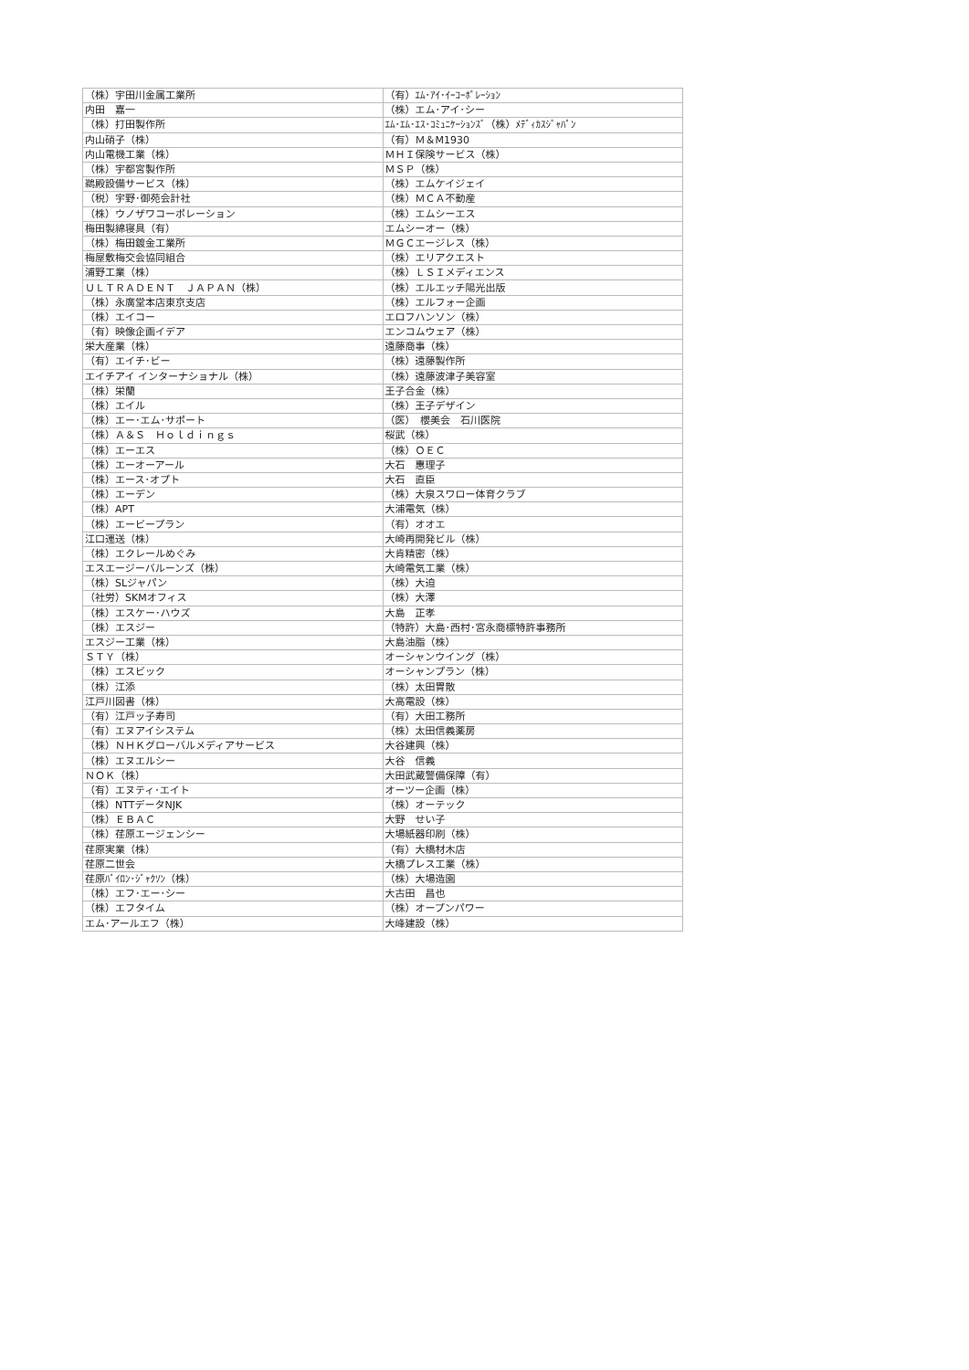| （株）宇田川金属工業所 | （有）ｴﾑ･ｱｲ･ｲｰｺｰﾎﾟﾚｰｼｮﾝ |
| 内田 嘉一 | （株）エム･アイ･シー |
| （株）打田製作所 | ｴﾑ･ｴﾑ･ｴｽ･ｺﾐｭﾆｹｰｼｮﾝｽﾞ（株）ﾒﾃﾞｨｶｽｼﾞｬﾊﾟﾝ |
| 内山硝子（株） | （有）Ｍ＆M1930 |
| 内山電機工業（株） | ＭＨＩ保険サービス（株） |
| （株）宇都宮製作所 | ＭＳＰ（株） |
| 鵜殿設備サービス（株） | （株）エムケイジェイ |
| （税）宇野･御苑会計社 | （株）ＭＣＡ不動産 |
| （株）ウノザワコーポレーション | （株）エムシーエス |
| 梅田製綿寝具（有） | エムシーオー（株） |
| （株）梅田鍍金工業所 | ＭＧＣエージレス（株） |
| 梅屋敷梅交会協同組合 | （株）エリアクエスト |
| 浦野工業（株） | （株）ＬＳＩメディエンス |
| ＵＬＴＲＡＤＥＮＴ ＪＡＰＡＮ（株） | （株）エルエッチ陽光出版 |
| （株）永廣堂本店東京支店 | （株）エルフォー企画 |
| （株）エイコー | エロフハンソン（株） |
| （有）映像企画イデア | エンコムウェア（株） |
| 栄大産業（株） | 遠藤商事（株） |
| （有）エイチ･ビー | （株）遠藤製作所 |
| エイチアイ インターナショナル（株） | （株）遠藤波津子美容室 |
| （株）栄蘭 | 王子合金（株） |
| （株）エイル | （株）王子デザイン |
| （株）エー･エム･サポート | （医） 櫻美会 石川医院 |
| （株）Ａ＆Ｓ Ｈｏｌｄｉｎｇｓ | 桜武（株） |
| （株）エーエス | （株）ＯＥＣ |
| （株）エーオーアール | 大石 惠理子 |
| （株）エース･オプト | 大石 直臣 |
| （株）エーデン | （株）大泉スワロー体育クラブ |
| （株）APT | 大浦電気（株） |
| （株）エービープラン | （有）オオエ |
| 江口運送（株） | 大崎再開発ビル（株） |
| （株）エクレールめぐみ | 大肯精密（株） |
| エスエージーバルーンズ（株） | 大崎電気工業（株） |
| （株）SLジャパン | （株）大迫 |
| （社労）SKMオフィス | （株）大澤 |
| （株）エスケー･ハウズ | 大島 正孝 |
| （株）エスジー | （特許）大島･西村･宮永商標特許事務所 |
| エスジー工業（株） | 大島油脂（株） |
| ＳＴＹ（株） | オーシャンウイング（株） |
| （株）エスビック | オーシャンプラン（株） |
| （株）江添 | （株）太田胃散 |
| 江戸川図書（株） | 大高電設（株） |
| （有）江戸ッ子寿司 | （有）大田工務所 |
| （有）エヌアイシステム | （株）太田信義薬房 |
| （株）ＮＨＫグローバルメディアサービス | 大谷建興（株） |
| （株）エヌエルシー | 大谷 信義 |
| ＮＯＫ（株） | 大田武蔵警備保障（有） |
| （有）エヌティ･エイト | オーツー企画（株） |
| （株）NTTデータNJK | （株）オーテック |
| （株）ＥＢＡＣ | 大野 せい子 |
| （株）荏原エージェンシー | 大場紙器印刷（株） |
| 荏原実業（株） | （有）大橋材木店 |
| 荏原二世会 | 大橋プレス工業（株） |
| 荏原ﾊﾞｲﾛﾝ･ｼﾞｬｸｿﾝ（株） | （株）大場造園 |
| （株）エフ･エー･シー | 大古田 昌也 |
| （株）エフタイム | （株）オープンパワー |
| エム･アールエフ（株） | 大峰建設（株） |